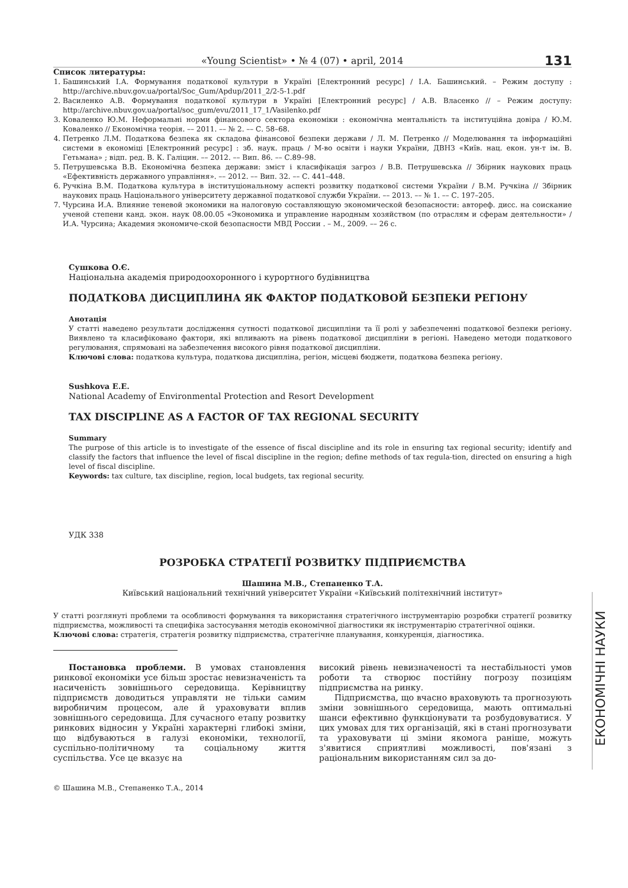«Young Scientist» • № 4 (07) • april, 2014 131
Список литературы:
1. Башинський І.А. Формування податкової культури в Україні [Електронний ресурс] / І.А. Башинський. – Режим доступу : http://archive.nbuv.gov.ua/portal/Soc_Gum/Apdup/2011_2/2-5-1.pdf
2. Василенко А.В. Формування податкової культури в Україні [Електронний ресурс] / А.В. Власенко // – Режим доступу: http://archive.nbuv.gov.ua/portal/soc_gum/evu/2011_17_1/Vasilenko.pdf
3. Коваленко Ю.М. Неформальні норми фінансового сектора економіки : економічна ментальність та інституційна довіра / Ю.М. Коваленко // Економічна теорія. –– 2011. –– № 2. –– С. 58–68.
4. Петренко Л.М. Податкова безпека як складова фінансової безпеки держави / Л. М. Петренко // Моделювання та інформаційні системи в економіці [Електронний ресурс] : зб. наук. праць / М-во освіти і науки України, ДВНЗ «Київ. нац. екон. ун-т ім. В. Гетьмана» ; відп. ред. В. К. Галіцин. –– 2012. –– Вип. 86. –– С.89–98.
5. Петрушевська В.В. Економічна безпека держави: зміст і класифікація загроз / В.В. Петрушевська // Збірник наукових праць «Ефективність державного управління». –– 2012. –– Вип. 32. –– С. 441–448.
6. Ручкіна В.М. Податкова культура в інституціональному аспекті розвитку податкової системи України / В.М. Ручкіна // Збірник наукових праць Національного університету державної податкової служби України. –– 2013. –– № 1. –– С. 197–205.
7. Чурсина И.А. Влияние теневой экономики на налоговую составляющую экономической безопасности: автореф. дисс. на соискание ученой степени канд. экон. наук 08.00.05 «Экономика и управление народным хозяйством (по отраслям и сферам деятельности» / И.А. Чурсина; Академия экономиче-ской безопасности МВД России . – М., 2009. –– 26 с.
Сушкова О.Є.
Національна академія природоохоронного і курортного будівництва
ПОДАТКОВА ДИСЦИПЛИНА ЯК ФАКТОР ПОДАТКОВОЙ БЕЗПЕКИ РЕГІОНУ
Анотація
У статті наведено результати дослідження сутності податкової дисципліни та її ролі у забезпеченні податкової безпеки регіону. Виявлено та класифіковано фактори, які впливають на рівень податкової дисципліни в регіоні. Наведено методи податкового регулювання, спрямовані на забезпечення високого рівня податкової дисципліни.
Ключові слова: податкова культура, податкова дисципліна, регіон, місцеві бюджети, податкова безпека регіону.
Sushkova E.E.
National Academy of Environmental Protection and Resort Development
TAX DISCIPLINE AS A FACTOR OF TAX REGIONAL SECURITY
Summary
The purpose of this article is to investigate of the essence of fiscal discipline and its role in ensuring tax regional security; identify and classify the factors that influence the level of fiscal discipline in the region; define methods of tax regula-tion, directed on ensuring a high level of fiscal discipline.
Keywords: tax culture, tax discipline, region, local budgets, tax regional security.
УДК 338
РОЗРОБКА СТРАТЕГІЇ РОЗВИТКУ ПІДПРИЄМСТВА
Шашина М.В., Степаненко Т.А.
Київський національний технічний університет України «Київський політехнічний інститут»
У статті розглянуті проблеми та особливості формування та використання стратегічного інструментарію розробки стратегії розвитку підприємства, можливості та специфіка застосування методів економічної діагностики як інструментарію стратегічної оцінки.
Ключові слова: стратегія, стратегія розвитку підприємства, стратегічне планування, конкуренція, діагностика.
Постановка проблеми. В умовах становлення ринкової економіки усе більш зростає невизначеність та насиченість зовнішнього середовища. Керівництву підприємств доводиться управляти не тільки самим виробничим процесом, але й ураховувати вплив зовнішнього середовища. Для сучасного етапу розвитку ринкових відносин у Україні характерні глибокі зміни, що відбуваються в галузі економіки, технології, суспільно-політичному та соціальному життя суспільства. Усе це вказує на
високий рівень невизначеності та нестабільності умов роботи та створює постійну погрозу позиціям підприємства на ринку.
Підприємства, що вчасно враховують та прогнозують зміни зовнішнього середовища, мають оптимальні шанси ефективно функціонувати та розбудовуватися. У цих умовах для тих організацій, які в стані прогнозувати та ураховувати ці зміни якомога раніше, можуть з'явитися сприятливі можливості, пов'язані з раціональним використанням сил за до-
© Шашина М.В., Степаненко Т.А., 2014
ЕКОНОМІЧНІ НАУКИ